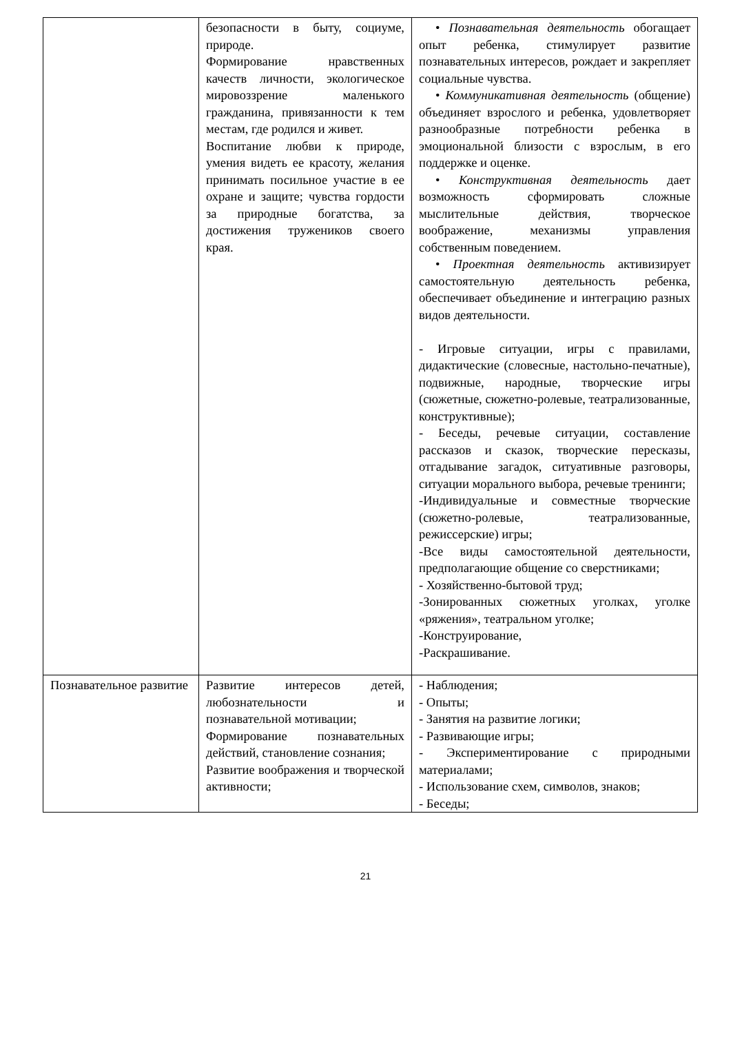| | безопасности в быту, социуме, природе. Формирование нравственных качеств личности, экологическое мировоззрение маленького гражданина, привязанности к тем местам, где родился и живет. Воспитание любви к природе, умения видеть ее красоту, желания принимать посильное участие в ее охране и защите; чувства гордости за природные богатства, за достижения тружеников своего края. | • Познавательная деятельность обогащает опыт ребенка, стимулирует развитие познавательных интересов, рождает и закрепляет социальные чувства. • Коммуникативная деятельность (общение) объединяет взрослого и ребенка, удовлетворяет разнообразные потребности ребенка в эмоциональной близости с взрослым, в его поддержке и оценке. • Конструктивная деятельность дает возможность сформировать сложные мыслительные действия, творческое воображение, механизмы управления собственным поведением. • Проектная деятельность активизирует самостоятельную деятельность ребенка, обеспечивает объединение и интеграцию разных видов деятельности. - Игровые ситуации, игры с правилами, дидактические (словесные, настольно-печатные), подвижные, народные, творческие игры (сюжетные, сюжетно-ролевые, театрализованные, конструктивные); - Беседы, речевые ситуации, составление рассказов и сказок, творческие пересказы, отгадывание загадок, ситуативные разговоры, ситуации морального выбора, речевые тренинги; -Индивидуальные и совместные творческие (сюжетно-ролевые, театрализованные, режиссерские) игры; -Все виды самостоятельной деятельности, предполагающие общение со сверстниками; - Хозяйственно-бытовой труд; -Зонированных сюжетных уголках, уголке «ряжения», театральном уголке; -Конструирование, -Раскрашивание. |
| Познавательное развитие | Развитие интересов детей, любознательности и познавательной мотивации; Формирование познавательных действий, становление сознания; Развитие воображения и творческой активности; | - Наблюдения; - Опыты; - Занятия на развитие логики; - Развивающие игры; - Экспериментирование с природными материалами; - Использование схем, символов, знаков; - Беседы; |
21